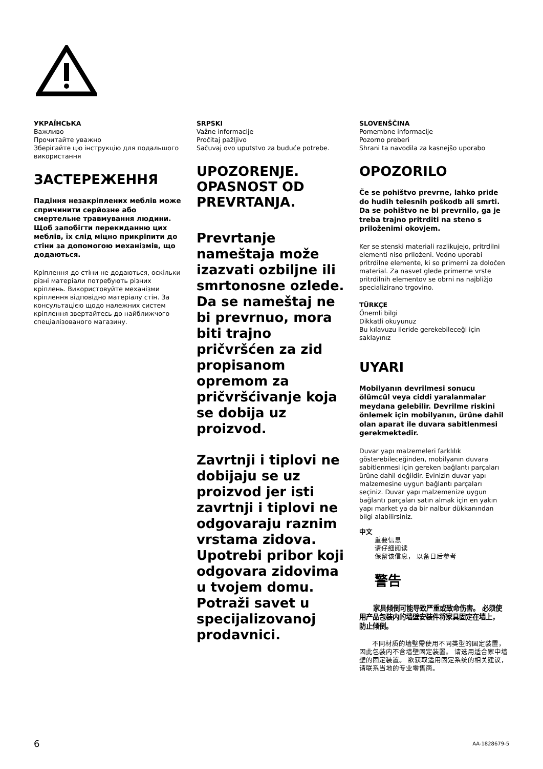УКРАЇНСЬКА
Важливо
Прочитайте уважно
Зберігайте цю інструкцію для подальшого використання
ЗАСТЕРЕЖЕННЯ
Падіння незакріплених меблів може спричинити серйозне або смертельне травмування людини. Щоб запобігти перекиданню цих меблів, їх слід міцно прикріпити до стіни за допомогою механізмів, що додаються.
Кріплення до стіни не додаються, оскільки різні матеріали потребують різних кріплень. Використовуйте механізми кріплення відповідно матеріалу стін. За консультацією щодо належних систем кріплення звертайтесь до найближчого спеціалізованого магазину.
SRPSKI
Važne informacije
Pročitaj pažljivo
Sačuvaj ovo uputstvo za buduće potrebe.
UPOZORENJE. OPASNOST OD PREVRTANJA.
Prevrtanje nameštaja može izazvati ozbiljne ili smrtonosne ozlede. Da se nameštaj ne bi prevrnuo, mora biti trajno pričvršćen za zid propisanom opremom za pričvršćivanje koja se dobija uz proizvod.
Zavrtnji i tiplovi ne dobijaju se uz proizvod jer isti zavrtnji i tiplovi ne odgovaraju raznim vrstama zidova. Upotrebi pribor koji odgovara zidovima u tvojem domu. Potraži savet u specijalizovanoj prodavnici.
SLOVENŠČINA
Pomembne informacije
Pozorno preberi
Shrani ta navodila za kasnejšo uporabo
OPOZORILO
Če se pohištvo prevrne, lahko pride do hudih telesnih poškodb ali smrti. Da se pohištvo ne bi prevrnilo, ga je treba trajno pritrditi na steno s priloženimi okovjem.
Ker se stenski materiali razlikujejo, pritrdilni elementi niso priloženi. Vedno uporabi pritrdilne elemente, ki so primerni za določen material. Za nasvet glede primerne vrste pritrdilnih elementov se obrni na najbližjo specializirano trgovino.
TÜRKÇE
Önemli bilgi
Dikkatli okuyunuz
Bu kılavuzu ileride gerekebileceği için saklayınız
UYARI
Mobilyanın devrilmesi sonucu ölümcül veya ciddi yaralanmalar meydana gelebilir. Devrilme riskini önlemek için mobilyanın, ürüne dahil olan aparat ile duvara sabitlenmesi gerekmektedir.
Duvar yapı malzemeleri farklılık gösterebileceğinden, mobilyanın duvara sabitlenmesi için gereken bağlantı parçaları ürüne dahil değildir. Evinizin duvar yapı malzemesine uygun bağlantı parçaları seçiniz. Duvar yapı malzemenize uygun bağlantı parçaları satın almak için en yakın yapı market ya da bir nalbur dükkanından bilgi alabilirsiniz.
中文
重要信息
请仔细阅读
保留该信息， 以备日后参考
警告
  家具倾倒可能导致严重或致命伤害。 必须使用产品包装内的墙壁安装件将家具固定在墙上， 防止倾倒。
  不同材质的墙壁需使用不同类型的固定装置， 因此包装内不含墙壁固定装置。 请选用适合家中墙壁的固定装置。 欲获取适用固定系统的相关建议， 请联系当地的专业零售商。
6 AA-1828679-5